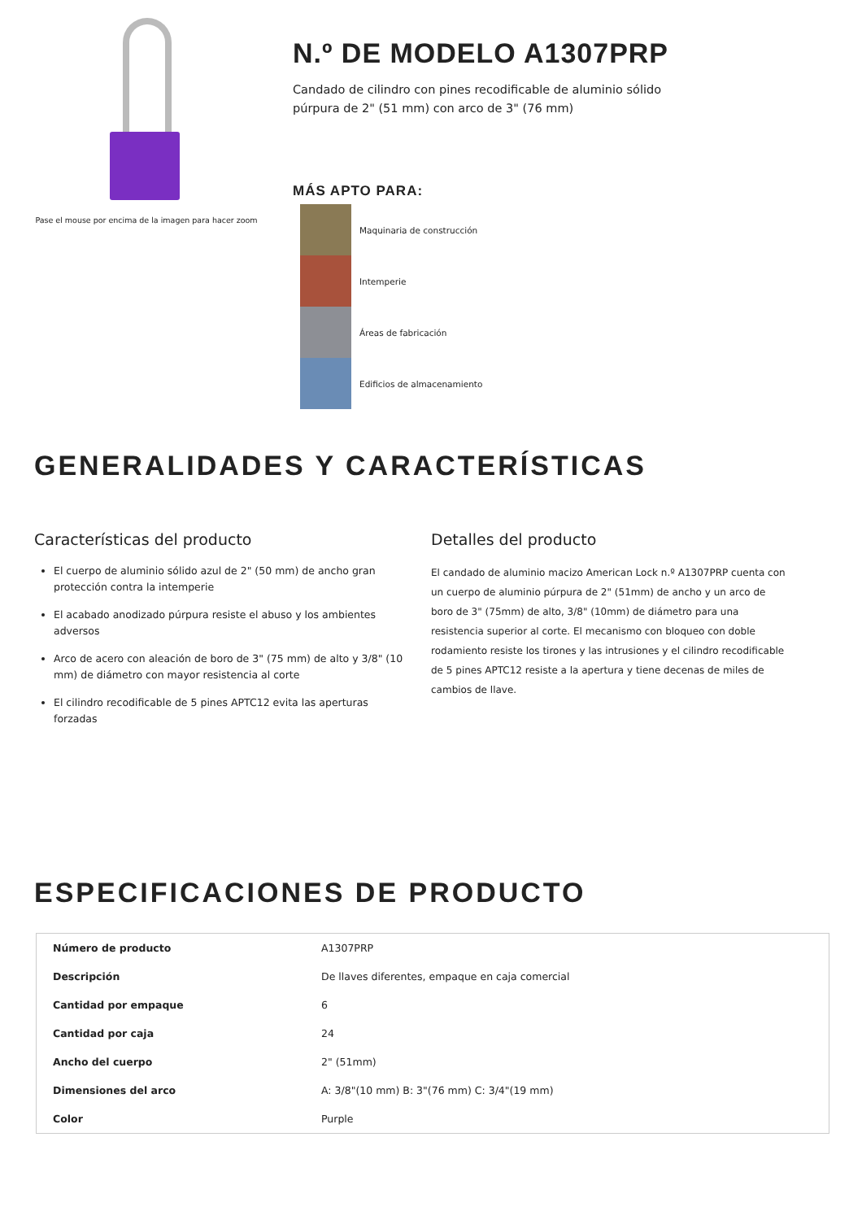Pase el mouse por encima de la imagen para hacer zoom
N.º DE MODELO A1307PRP
Candado de cilindro con pines recodificable de aluminio sólido púrpura de 2" (51 mm) con arco de 3" (76 mm)
MÁS APTO PARA:
Maquinaria de construcción
Intemperie
Áreas de fabricación
Edificios de almacenamiento
GENERALIDADES Y CARACTERÍSTICAS
Características del producto
El cuerpo de aluminio sólido azul de 2" (50 mm) de ancho gran protección contra la intemperie
El acabado anodizado púrpura resiste el abuso y los ambientes adversos
Arco de acero con aleación de boro de 3" (75 mm) de alto y 3/8" (10 mm) de diámetro con mayor resistencia al corte
El cilindro recodificable de 5 pines APTC12 evita las aperturas forzadas
Detalles del producto
El candado de aluminio macizo American Lock n.º A1307PRP cuenta con un cuerpo de aluminio púrpura de 2" (51mm) de ancho y un arco de boro de 3" (75mm) de alto, 3/8" (10mm) de diámetro para una resistencia superior al corte. El mecanismo con bloqueo con doble rodamiento resiste los tirones y las intrusiones y el cilindro recodificable de 5 pines APTC12 resiste a la apertura y tiene decenas de miles de cambios de llave.
ESPECIFICACIONES DE PRODUCTO
| Número de producto | A1307PRP |
| Descripción | De llaves diferentes, empaque en caja comercial |
| Cantidad por empaque | 6 |
| Cantidad por caja | 24 |
| Ancho del cuerpo | 2" (51mm) |
| Dimensiones del arco | A: 3/8"(10 mm) B: 3"(76 mm) C: 3/4"(19 mm) |
| Color | Purple |